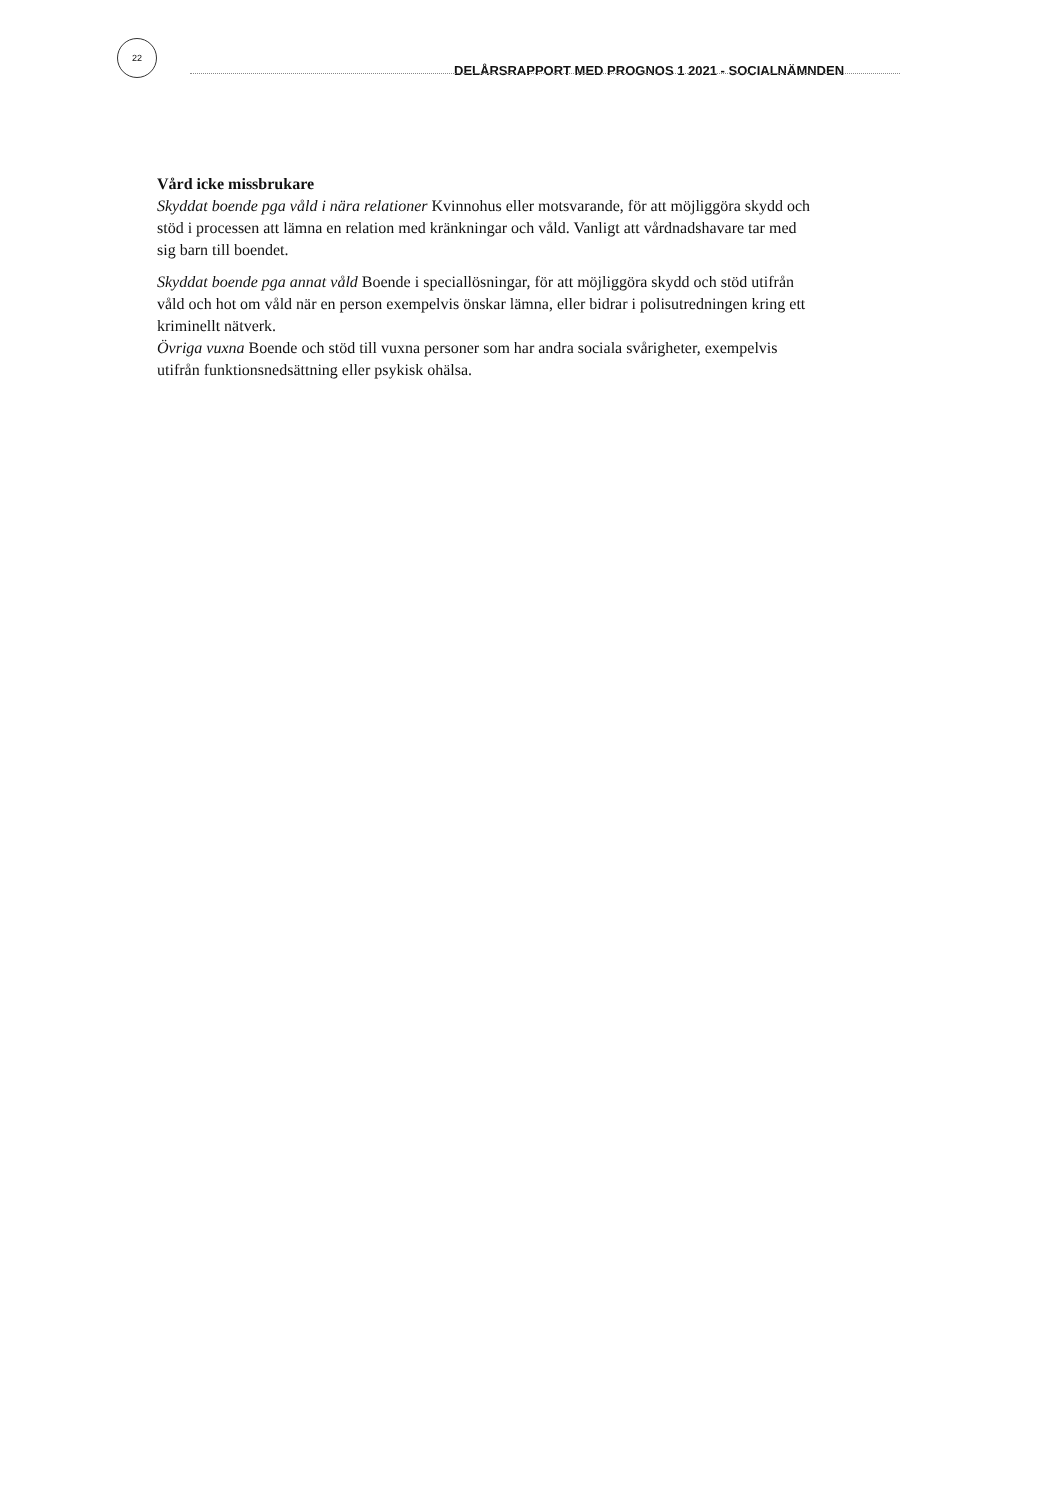22
DELÅRSRAPPORT MED PROGNOS 1 2021 - SOCIALNÄMNDEN
Vård icke missbrukare
Skyddat boende pga våld i nära relationer Kvinnohus eller motsvarande, för att möjliggöra skydd och stöd i processen att lämna en relation med kränkningar och våld. Vanligt att vårdnadshavare tar med sig barn till boendet.
Skyddat boende pga annat våld Boende i speciallösningar, för att möjliggöra skydd och stöd utifrån våld och hot om våld när en person exempelvis önskar lämna, eller bidrar i polisutredningen kring ett kriminellt nätverk.
Övriga vuxna Boende och stöd till vuxna personer som har andra sociala svårigheter, exempelvis utifrån funktionsnedsättning eller psykisk ohälsa.